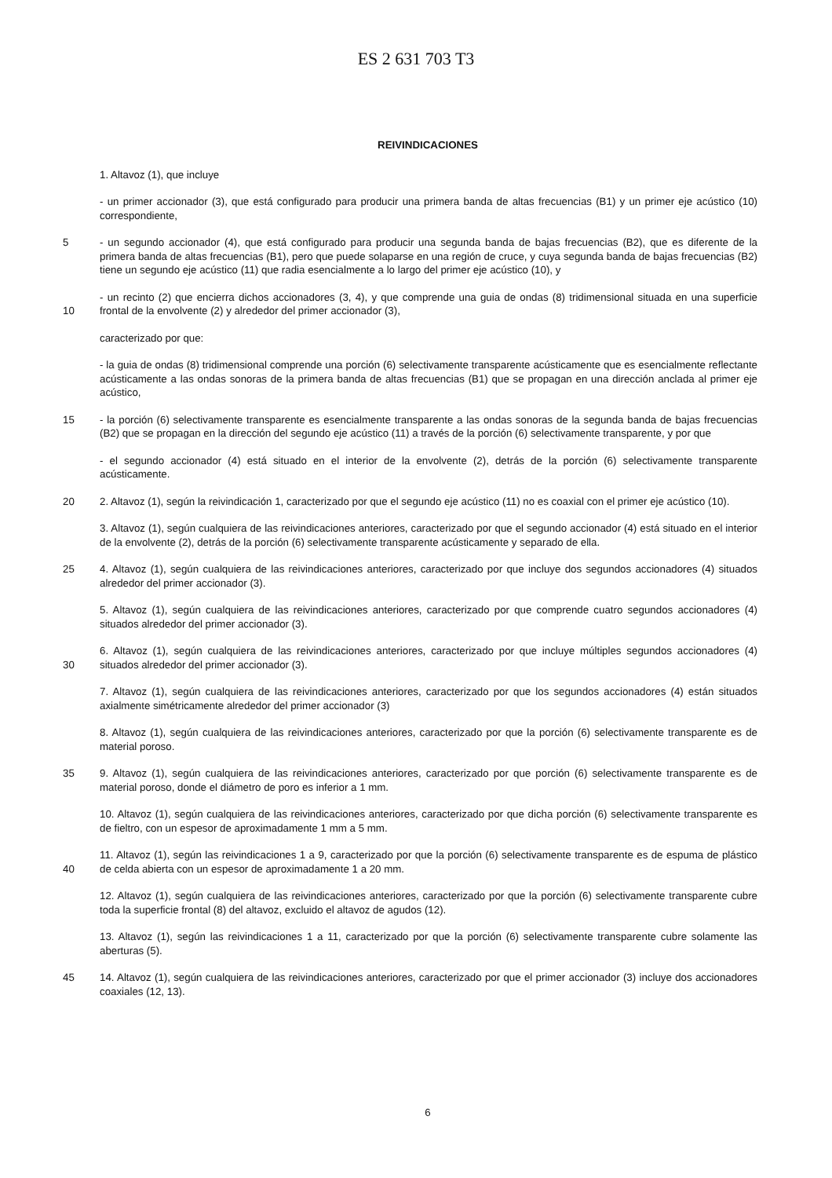ES 2 631 703 T3
REIVINDICACIONES
1. Altavoz (1), que incluye
- un primer accionador (3), que está configurado para producir una primera banda de altas frecuencias (B1) y un primer eje acústico (10) correspondiente,
5 - un segundo accionador (4), que está configurado para producir una segunda banda de bajas frecuencias (B2), que es diferente de la primera banda de altas frecuencias (B1), pero que puede solaparse en una región de cruce, y cuya segunda banda de bajas frecuencias (B2) tiene un segundo eje acústico (11) que radia esencialmente a lo largo del primer eje acústico (10), y
10 - un recinto (2) que encierra dichos accionadores (3, 4), y que comprende una guia de ondas (8) tridimensional situada en una superficie frontal de la envolvente (2) y alrededor del primer accionador (3),
caracterizado por que:
- la guia de ondas (8) tridimensional comprende una porción (6) selectivamente transparente acústicamente que es esencialmente reflectante acústicamente a las ondas sonoras de la primera banda de altas frecuencias (B1) que se propagan en una dirección anclada al primer eje acústico,
15 - la porción (6) selectivamente transparente es esencialmente transparente a las ondas sonoras de la segunda banda de bajas frecuencias (B2) que se propagan en la dirección del segundo eje acústico (11) a través de la porción (6) selectivamente transparente, y por que
- el segundo accionador (4) está situado en el interior de la envolvente (2), detrás de la porción (6) selectivamente transparente acústicamente.
20 2. Altavoz (1), según la reivindicación 1, caracterizado por que el segundo eje acústico (11) no es coaxial con el primer eje acústico (10).
3. Altavoz (1), según cualquiera de las reivindicaciones anteriores, caracterizado por que el segundo accionador (4) está situado en el interior de la envolvente (2), detrás de la porción (6) selectivamente transparente acústicamente y separado de ella.
25 4. Altavoz (1), según cualquiera de las reivindicaciones anteriores, caracterizado por que incluye dos segundos accionadores (4) situados alrededor del primer accionador (3).
5. Altavoz (1), según cualquiera de las reivindicaciones anteriores, caracterizado por que comprende cuatro segundos accionadores (4) situados alrededor del primer accionador (3).
30 6. Altavoz (1), según cualquiera de las reivindicaciones anteriores, caracterizado por que incluye múltiples segundos accionadores (4) situados alrededor del primer accionador (3).
7. Altavoz (1), según cualquiera de las reivindicaciones anteriores, caracterizado por que los segundos accionadores (4) están situados axialmente simétricamente alrededor del primer accionador (3)
8. Altavoz (1), según cualquiera de las reivindicaciones anteriores, caracterizado por que la porción (6) selectivamente transparente es de material poroso.
35 9. Altavoz (1), según cualquiera de las reivindicaciones anteriores, caracterizado por que porción (6) selectivamente transparente es de material poroso, donde el diámetro de poro es inferior a 1 mm.
10. Altavoz (1), según cualquiera de las reivindicaciones anteriores, caracterizado por que dicha porción (6) selectivamente transparente es de fieltro, con un espesor de aproximadamente 1 mm a 5 mm.
40 11. Altavoz (1), según las reivindicaciones 1 a 9, caracterizado por que la porción (6) selectivamente transparente es de espuma de plástico de celda abierta con un espesor de aproximadamente 1 a 20 mm.
12. Altavoz (1), según cualquiera de las reivindicaciones anteriores, caracterizado por que la porción (6) selectivamente transparente cubre toda la superficie frontal (8) del altavoz, excluido el altavoz de agudos (12).
13. Altavoz (1), según las reivindicaciones 1 a 11, caracterizado por que la porción (6) selectivamente transparente cubre solamente las aberturas (5).
45 14. Altavoz (1), según cualquiera de las reivindicaciones anteriores, caracterizado por que el primer accionador (3) incluye dos accionadores coaxiales (12, 13).
6